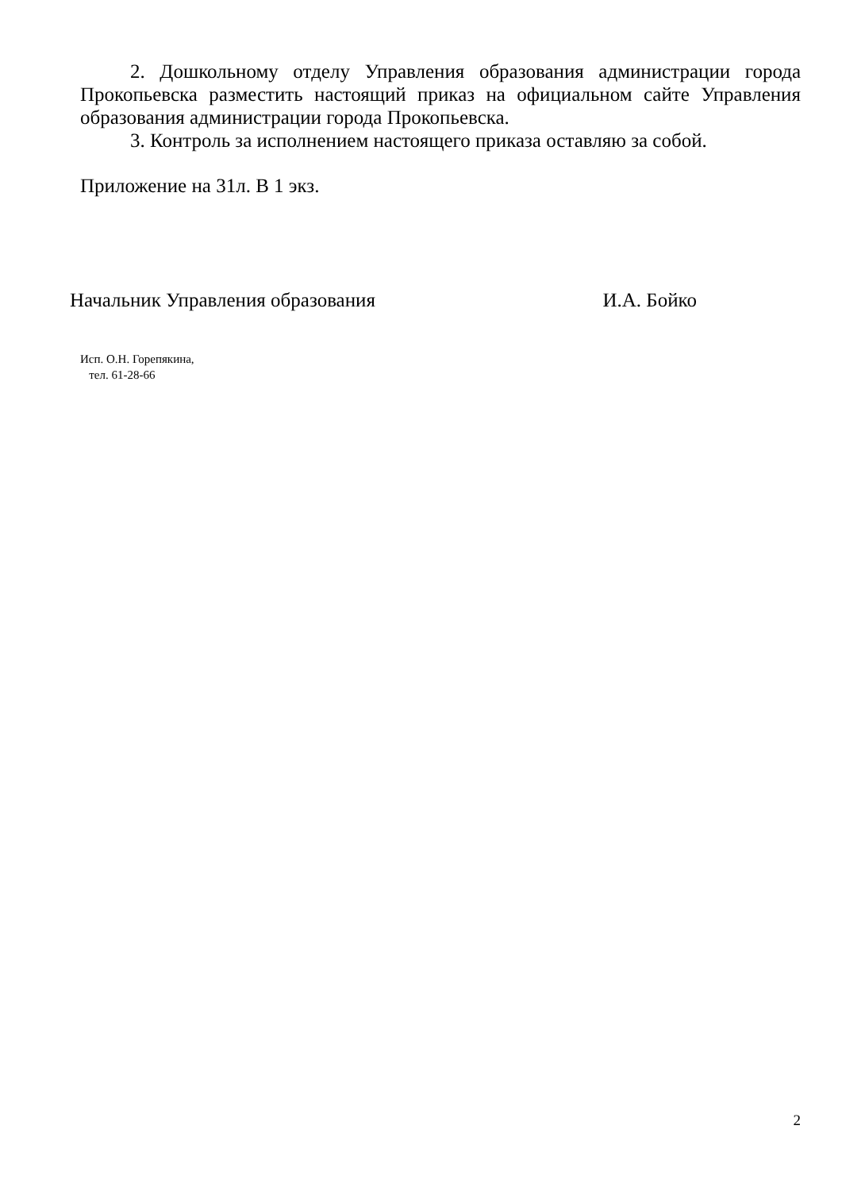2. Дошкольному отделу Управления образования администрации города Прокопьевска разместить настоящий приказ на официальном сайте Управления образования администрации города Прокопьевска.
3. Контроль за исполнением настоящего приказа оставляю за собой.
Приложение на 31л. В 1 экз.
Начальник Управления образования И.А. Бойко
Исп. О.Н. Горепякина,
тел. 61-28-66
2